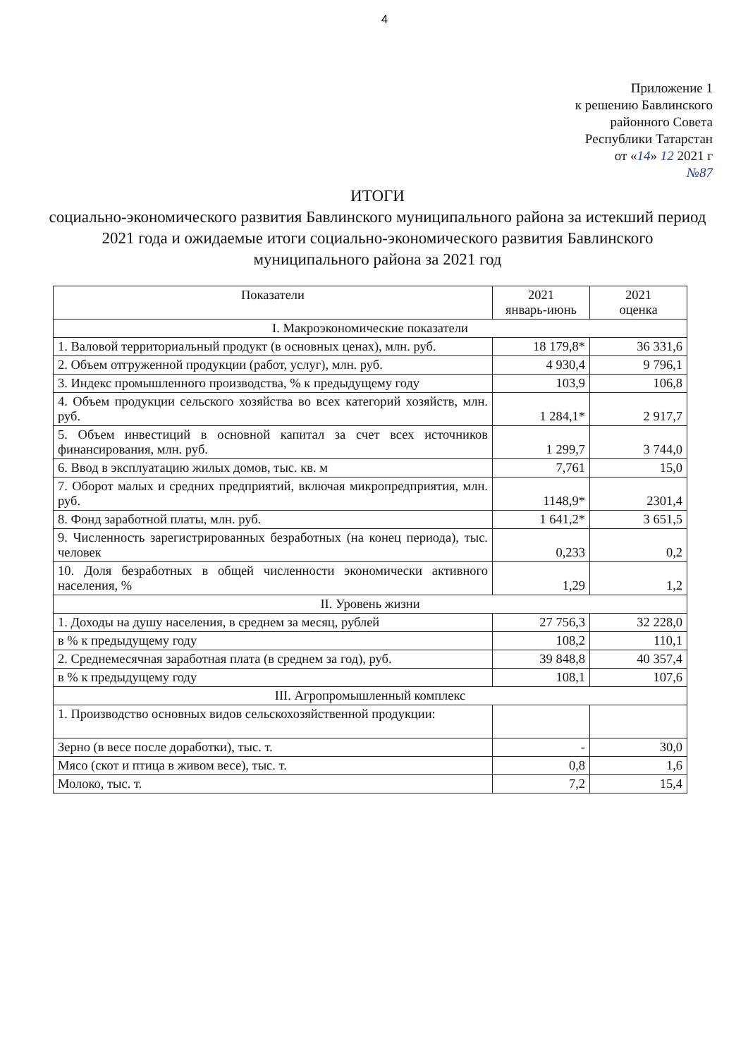4
Приложение 1
к решению Бавлинского
районного Совета
Республики Татарстан
от «14» 12 2021 г
№87
ИТОГИ
социально-экономического развития Бавлинского муниципального района за истекший период 2021 года и ожидаемые итоги социально-экономического развития Бавлинского муниципального района за 2021 год
| Показатели | 2021 январь-июнь | 2021 оценка |
| --- | --- | --- |
| I. Макроэкономические показатели | | |
| 1. Валовой территориальный продукт (в основных ценах), млн. руб. | 18 179,8* | 36 331,6 |
| 2. Объем отгруженной продукции (работ, услуг), млн. руб. | 4 930,4 | 9 796,1 |
| 3. Индекс промышленного производства, % к предыдущему году | 103,9 | 106,8 |
| 4. Объем продукции сельского хозяйства во всех категорий хозяйств, млн. руб. | 1 284,1* | 2 917,7 |
| 5. Объем инвестиций в основной капитал за счет всех источников финансирования, млн. руб. | 1 299,7 | 3 744,0 |
| 6. Ввод в эксплуатацию жилых домов, тыс. кв. м | 7,761 | 15,0 |
| 7. Оборот малых и средних предприятий, включая микропредприятия, млн. руб. | 1148,9* | 2301,4 |
| 8. Фонд заработной платы, млн. руб. | 1 641,2* | 3 651,5 |
| 9. Численность зарегистрированных безработных (на конец периода), тыс. человек | 0,233 | 0,2 |
| 10. Доля безработных в общей численности экономически активного населения, % | 1,29 | 1,2 |
| II. Уровень жизни | | |
| 1. Доходы на душу населения, в среднем за месяц, рублей | 27 756,3 | 32 228,0 |
| в % к предыдущему году | 108,2 | 110,1 |
| 2. Среднемесячная заработная плата (в среднем за год), руб. | 39 848,8 | 40 357,4 |
| в % к предыдущему году | 108,1 | 107,6 |
| III. Агропромышленный комплекс | | |
| 1. Производство основных видов сельскохозяйственной продукции: | | |
| Зерно (в весе после доработки), тыс. т. | - | 30,0 |
| Мясо (скот и птица в живом весе), тыс. т. | 0,8 | 1,6 |
| Молоко, тыс. т. | 7,2 | 15,4 |